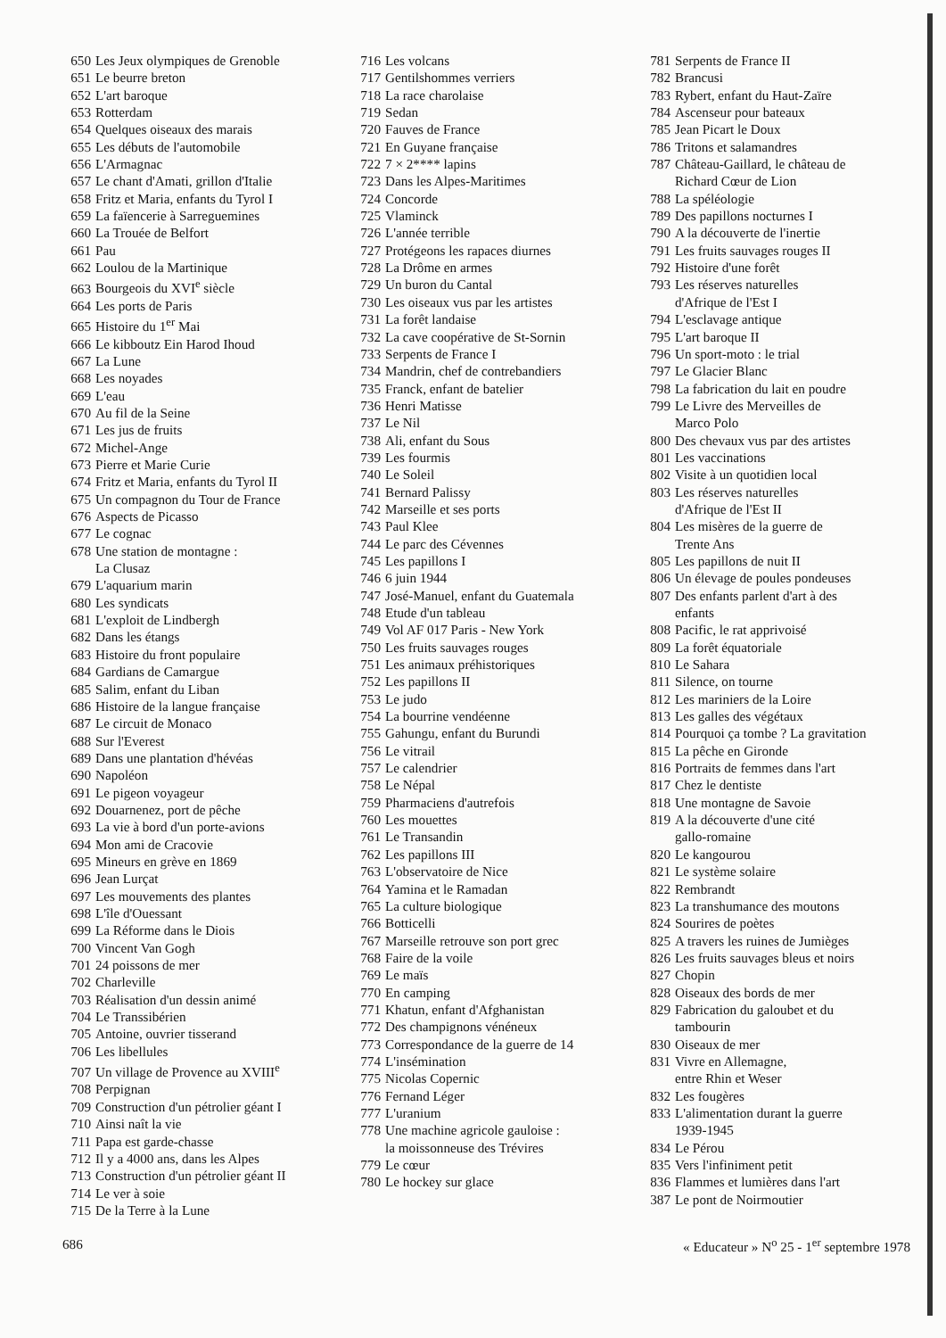650 Les Jeux olympiques de Grenoble
651 Le beurre breton
652 L'art baroque
653 Rotterdam
654 Quelques oiseaux des marais
655 Les débuts de l'automobile
656 L'Armagnac
657 Le chant d'Amati, grillon d'Italie
658 Fritz et Maria, enfants du Tyrol I
659 La faïencerie à Sarreguemines
660 La Trouée de Belfort
661 Pau
662 Loulou de la Martinique
663 Bourgeois du XVI<sup>e</sup> siècle
664 Les ports de Paris
665 Histoire du 1<sup>er</sup> Mai
666 Le kibboutz Ein Harod Ihoud
667 La Lune
668 Les noyades
669 L'eau
670 Au fil de la Seine
671 Les jus de fruits
672 Michel-Ange
673 Pierre et Marie Curie
674 Fritz et Maria, enfants du Tyrol II
675 Un compagnon du Tour de France
676 Aspects de Picasso
677 Le cognac
678 Une station de montagne :
La Clusaz
679 L'aquarium marin
680 Les syndicats
681 L'exploit de Lindbergh
682 Dans les étangs
683 Histoire du front populaire
684 Gardians de Camargue
685 Salim, enfant du Liban
686 Histoire de la langue française
687 Le circuit de Monaco
688 Sur l'Everest
689 Dans une plantation d'hévéas
690 Napoléon
691 Le pigeon voyageur
692 Douarnenez, port de pêche
693 La vie à bord d'un porte-avions
694 Mon ami de Cracovie
695 Mineurs en grève en 1869
696 Jean Lurçat
697 Les mouvements des plantes
698 L'île d'Ouessant
699 La Réforme dans le Diois
700 Vincent Van Gogh
701 24 poissons de mer
702 Charleville
703 Réalisation d'un dessin animé
704 Le Transsibérien
705 Antoine, ouvrier tisserand
706 Les libellules
707 Un village de Provence au XVIII<sup>e</sup>
708 Perpignan
709 Construction d'un pétrolier géant I
710 Ainsi naît la vie
711 Papa est garde-chasse
712 Il y a 4000 ans, dans les Alpes
713 Construction d'un pétrolier géant II
714 Le ver à soie
715 De la Terre à la Lune
716 Les volcans
717 Gentilshommes verriers
718 La race charolaise
719 Sedan
720 Fauves de France
721 En Guyane française
722 7 × 2**** lapins
723 Dans les Alpes-Maritimes
724 Concorde
725 Vlaminck
726 L'année terrible
727 Protégeons les rapaces diurnes
728 La Drôme en armes
729 Un buron du Cantal
730 Les oiseaux vus par les artistes
731 La forêt landaise
732 La cave coopérative de St-Sornin
733 Serpents de France I
734 Mandrin, chef de contrebandiers
735 Franck, enfant de batelier
736 Henri Matisse
737 Le Nil
738 Ali, enfant du Sous
739 Les fourmis
740 Le Soleil
741 Bernard Palissy
742 Marseille et ses ports
743 Paul Klee
744 Le parc des Cévennes
745 Les papillons I
746 6 juin 1944
747 José-Manuel, enfant du Guatemala
748 Etude d'un tableau
749 Vol AF 017 Paris - New York
750 Les fruits sauvages rouges
751 Les animaux préhistoriques
752 Les papillons II
753 Le judo
754 La bourrine vendéenne
755 Gahungu, enfant du Burundi
756 Le vitrail
757 Le calendrier
758 Le Népal
759 Pharmaciens d'autrefois
760 Les mouettes
761 Le Transandin
762 Les papillons III
763 L'observatoire de Nice
764 Yamina et le Ramadan
765 La culture biologique
766 Botticelli
767 Marseille retrouve son port grec
768 Faire de la voile
769 Le maïs
770 En camping
771 Khatun, enfant d'Afghanistan
772 Des champignons vénéneux
773 Correspondance de la guerre de 14
774 L'insémination
775 Nicolas Copernic
776 Fernand Léger
777 L'uranium
778 Une machine agricole gauloise :
la moissonneuse des Trévires
779 Le cœur
780 Le hockey sur glace
781 Serpents de France II
782 Brancusi
783 Rybert, enfant du Haut-Zaïre
784 Ascenseur pour bateaux
785 Jean Picart le Doux
786 Tritons et salamandres
787 Château-Gaillard, le château de
Richard Cœur de Lion
788 La spéléologie
789 Des papillons nocturnes I
790 A la découverte de l'inertie
791 Les fruits sauvages rouges II
792 Histoire d'une forêt
793 Les réserves naturelles
d'Afrique de l'Est I
794 L'esclavage antique
795 L'art baroque II
796 Un sport-moto : le trial
797 Le Glacier Blanc
798 La fabrication du lait en poudre
799 Le Livre des Merveilles de
Marco Polo
800 Des chevaux vus par des artistes
801 Les vaccinations
802 Visite à un quotidien local
803 Les réserves naturelles
d'Afrique de l'Est II
804 Les misères de la guerre de
Trente Ans
805 Les papillons de nuit II
806 Un élevage de poules pondeuses
807 Des enfants parlent d'art à des
enfants
808 Pacific, le rat apprivoisé
809 La forêt équatoriale
810 Le Sahara
811 Silence, on tourne
812 Les mariniers de la Loire
813 Les galles des végétaux
814 Pourquoi ça tombe ? La gravitation
815 La pêche en Gironde
816 Portraits de femmes dans l'art
817 Chez le dentiste
818 Une montagne de Savoie
819 A la découverte d'une cité
gallo-romaine
820 Le kangourou
821 Le système solaire
822 Rembrandt
823 La transhumance des moutons
824 Sourires de poètes
825 A travers les ruines de Jumièges
826 Les fruits sauvages bleus et noirs
827 Chopin
828 Oiseaux des bords de mer
829 Fabrication du galoubet et du
tambourin
830 Oiseaux de mer
831 Vivre en Allemagne,
entre Rhin et Weser
832 Les fougères
833 L'alimentation durant la guerre
1939-1945
834 Le Pérou
835 Vers l'infiniment petit
836 Flammes et lumières dans l'art
387 Le pont de Noirmoutier
686 « Educateur » N<sup>o</sup> 25 - 1<sup>er</sup> septembre 1978